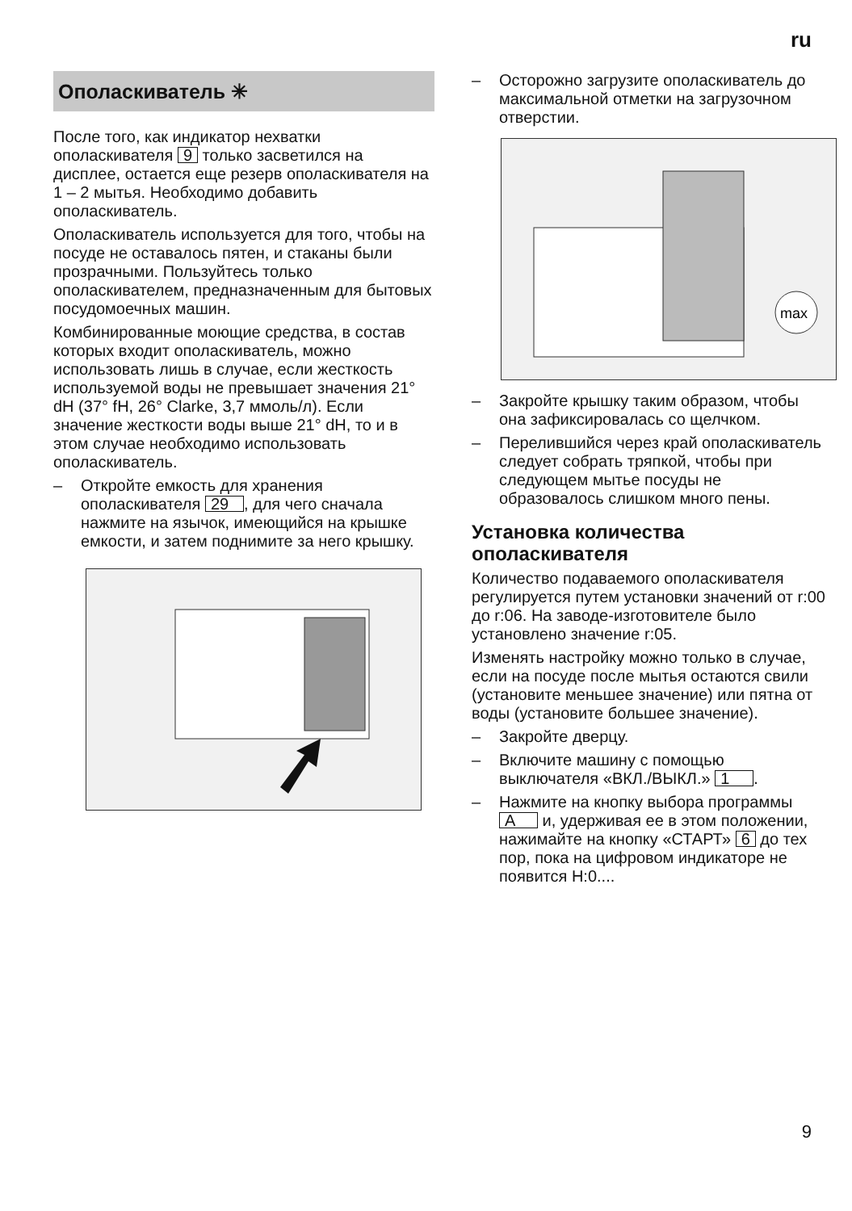ru
Ополаскиватель ✳
После того, как индикатор нехватки ополаскивателя 9 только засветился на дисплее, остается еще резерв ополаскивателя на 1 – 2 мытья. Необходимо добавить ополаскиватель.
Ополаскиватель используется для того, чтобы на посуде не оставалось пятен, и стаканы были прозрачными. Пользуйтесь только ополаскивателем, предназначенным для бытовых посудомоечных машин.
Комбинированные моющие средства, в состав которых входит ополаскиватель, можно использовать лишь в случае, если жесткость используемой воды не превышает значения 21° dH (37° fH, 26° Clarke, 3,7 ммоль/л). Если значение жесткости воды выше 21° dH, то и в этом случае необходимо использовать ополаскиватель.
– Откройте емкость для хранения ополаскивателя 29, для чего сначала нажмите на язычок, имеющийся на крышке емкости, и затем поднимите за него крышку.
– Осторожно загрузите ополаскиватель до максимальной отметки на загрузочном отверстии.
max
– Закройте крышку таким образом, чтобы она зафиксировалась со щелчком.
– Перелившийся через край ополаскиватель следует собрать тряпкой, чтобы при следующем мытье посуды не образовалось слишком много пены.
Установка количества ополаскивателя
Количество подаваемого ополаскивателя регулируется путем установки значений от r:00 до r:06. На заводе-изготовителе было установлено значение r:05.
Изменять настройку можно только в случае, если на посуде после мытья остаются свили (установите меньшее значение) или пятна от воды (установите большее значение).
– Закройте дверцу.
– Включите машину с помощью выключателя «ВКЛ./ВЫКЛ.» 1.
– Нажмите на кнопку выбора программы A и, удерживая ее в этом положении, нажимайте на кнопку «СТАРТ» 6 до тех пор, пока на цифровом индикаторе не появится H:0....
9